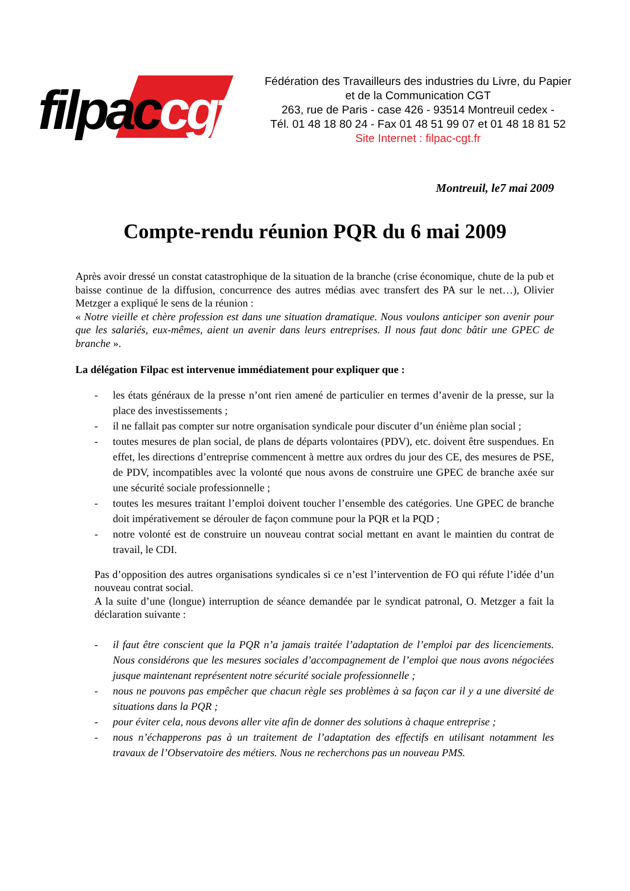filpaccgt
Fédération des Travailleurs des industries du Livre, du Papier
et de la Communication CGT
263, rue de Paris - case 426 - 93514 Montreuil cedex -
Tél. 01 48 18 80 24 - Fax 01 48 51 99 07 et 01 48 18 81 52
Site Internet : filpac-cgt.fr
Montreuil, le7 mai 2009
Compte-rendu réunion PQR du 6 mai 2009
Après avoir dressé un constat catastrophique de la situation de la branche (crise économique, chute de la pub et baisse continue de la diffusion, concurrence des autres médias avec transfert des PA sur le net…), Olivier Metzger a expliqué le sens de la réunion :
« Notre vieille et chère profession est dans une situation dramatique. Nous voulons anticiper son avenir pour que les salariés, eux-mêmes, aient un avenir dans leurs entreprises. Il nous faut donc bâtir une GPEC de branche ».
La délégation Filpac est intervenue immédiatement pour expliquer que :
- les états généraux de la presse n’ont rien amené de particulier en termes d’avenir de la presse, sur la place des investissements ;
- il ne fallait pas compter sur notre organisation syndicale pour discuter d’un énième plan social ;
- toutes mesures de plan social, de plans de départs volontaires (PDV), etc. doivent être suspendues. En effet, les directions d’entreprise commencent à mettre aux ordres du jour des CE, des mesures de PSE, de PDV, incompatibles avec la volonté que nous avons de construire une GPEC de branche axée sur une sécurité sociale professionnelle ;
- toutes les mesures traitant l’emploi doivent toucher l’ensemble des catégories. Une GPEC de branche doit impérativement se dérouler de façon commune pour la PQR et la PQD ;
- notre volonté est de construire un nouveau contrat social mettant en avant le maintien du contrat de travail, le CDI.
Pas d’opposition des autres organisations syndicales si ce n’est l’intervention de FO qui réfute l’idée d’un nouveau contrat social.
A la suite d’une (longue) interruption de séance demandée par le syndicat patronal, O. Metzger a fait la déclaration suivante :
- il faut être conscient que la PQR n’a jamais traitée l’adaptation de l’emploi par des licenciements. Nous considérons que les mesures sociales d’accompagnement de l’emploi que nous avons négociées jusque maintenant représentent notre sécurité sociale professionnelle ;
- nous ne pouvons pas empêcher que chacun règle ses problèmes à sa façon car il y a une diversité de situations dans la PQR ;
- pour éviter cela, nous devons aller vite afin de donner des solutions à chaque entreprise ;
- nous n’échapperons pas à un traitement de l’adaptation des effectifs en utilisant notamment les travaux de l’Observatoire des métiers. Nous ne recherchons pas un nouveau PMS.